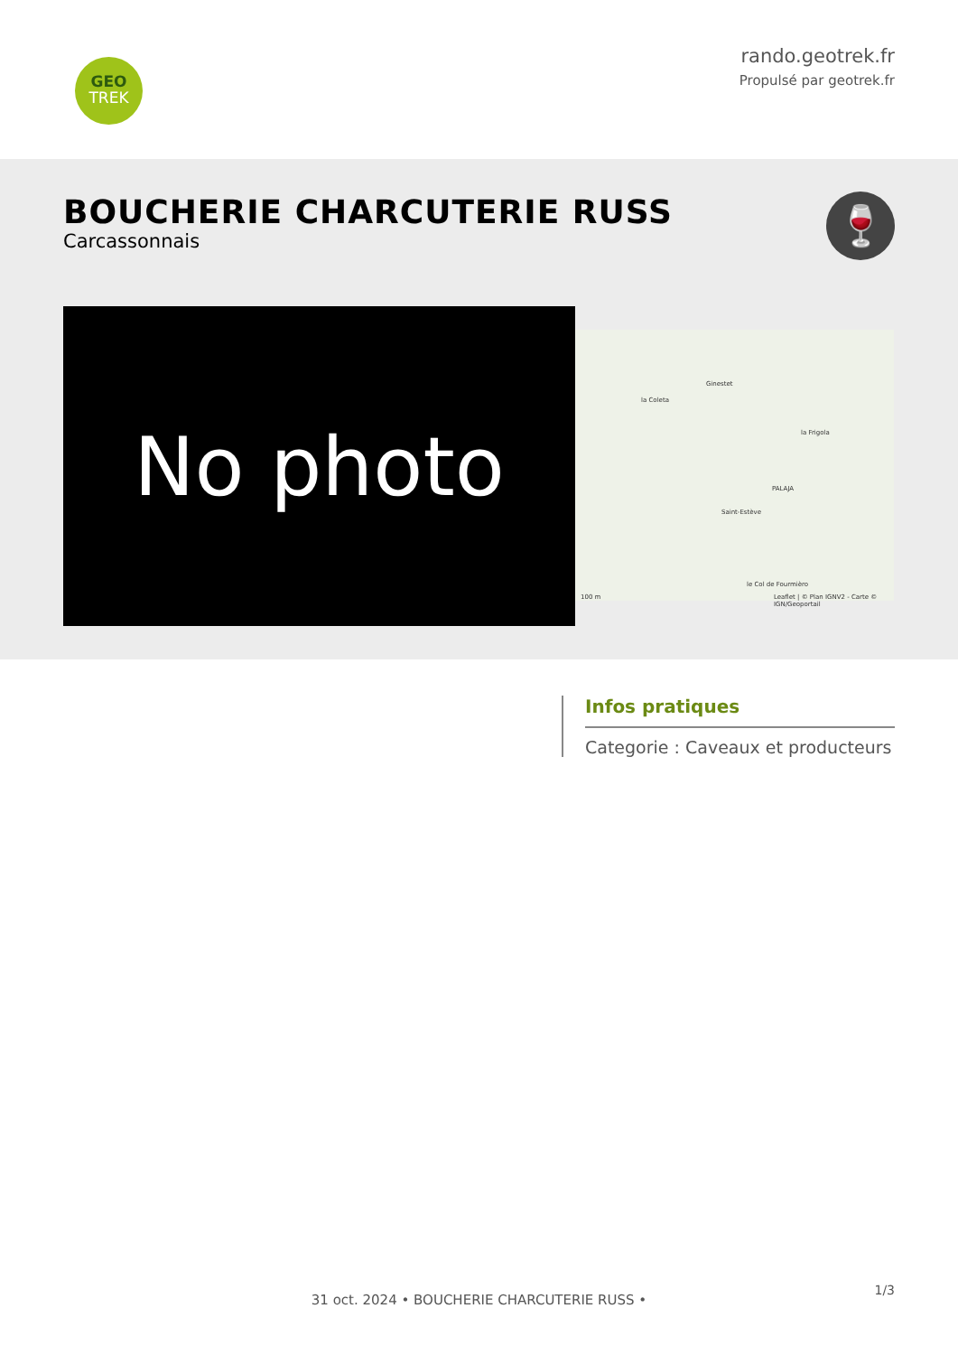GEO
TREK
rando.geotrek.fr
Propulsé par geotrek.fr
BOUCHERIE CHARCUTERIE RUSS
Carcassonnais
🍷
No photo
Ginestet
la Coleta
la Frigola
PALAJA
Saint-Estève
le Col de Fourmièro
Leaflet | © Plan IGNV2 - Carte © IGN/Geoportail 100 m
Infos pratiques
Categorie : Caveaux et producteurs
1/3
31 oct. 2024 • BOUCHERIE CHARCUTERIE RUSS •